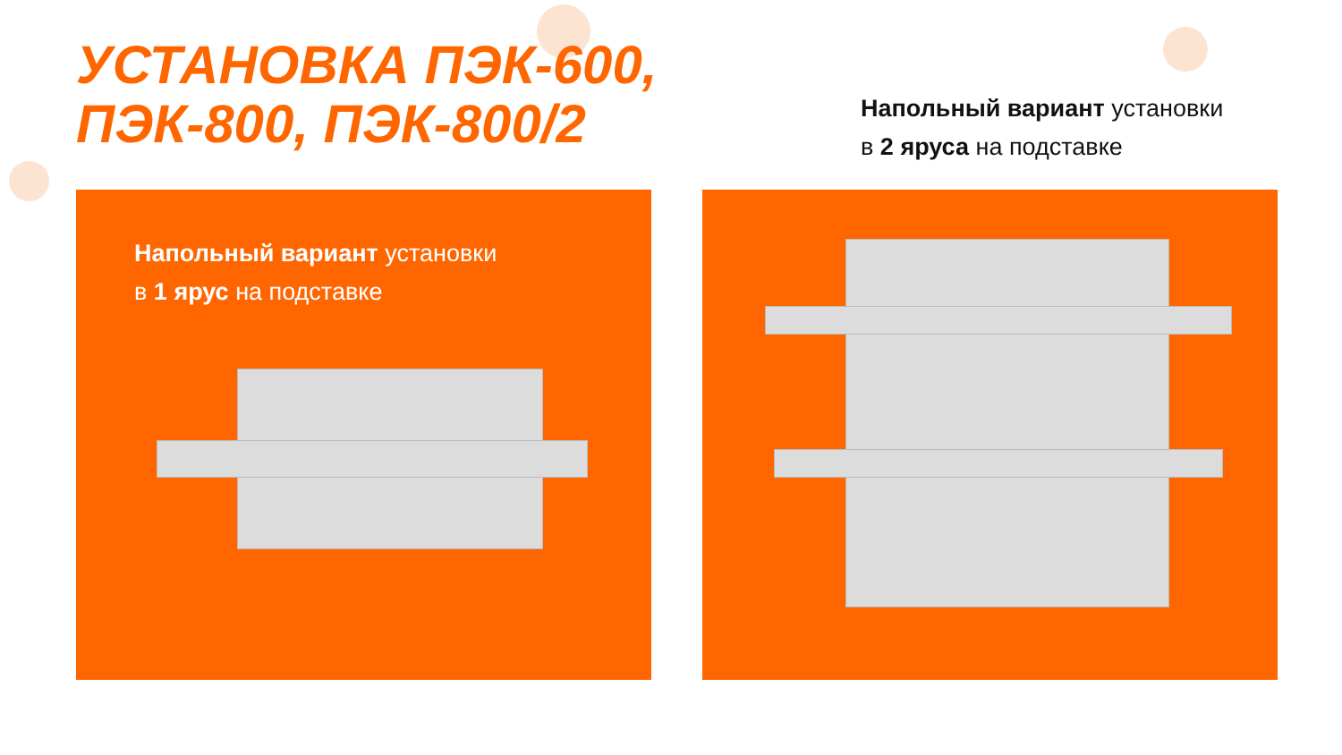УСТАНОВКА ПЭК-600,
ПЭК-800, ПЭК-800/2
Напольный вариант установки
в 2 яруса на подставке
Напольный вариант установки
в 1 ярус на подставке